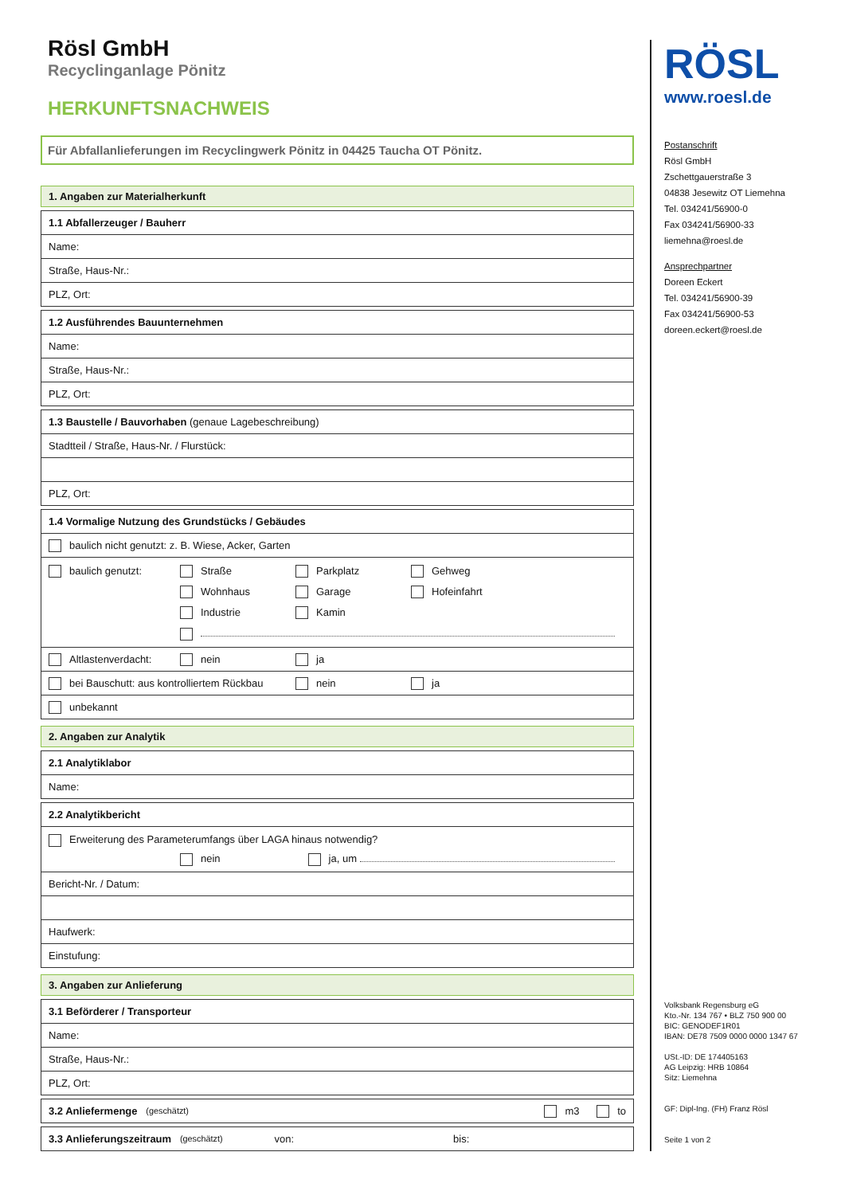Rösl GmbH
Recyclinganlage Pönitz
HERKUNFTSNACHWEIS
Für Abfallanlieferungen im Recyclingwerk Pönitz in 04425 Taucha OT Pönitz.
1. Angaben zur Materialherkunft
1.1 Abfallerzeuger / Bauherr
Name:
Straße, Haus-Nr.:
PLZ, Ort:
1.2 Ausführendes Bauunternehmen
Name:
Straße, Haus-Nr.:
PLZ, Ort:
1.3 Baustelle / Bauvorhaben (genaue Lagebeschreibung)
Stadtteil / Straße, Haus-Nr. / Flurstück:
PLZ, Ort:
1.4 Vormalige Nutzung des Grundstücks / Gebäudes
baulich nicht genutzt: z. B. Wiese, Acker, Garten
baulich genutzt: Straße Parkplatz Gehweg
Wohnhaus Garage Hofeinfahrt
Industrie Kamin
Altlastenverdacht: nein ja
bei Bauschutt: aus kontrolliertem Rückbau
nein ja
unbekannt
2. Angaben zur Analytik
2.1 Analytiklabor
Name:
2.2 Analytikbericht
Erweiterung des Parameterumfangs über LAGA hinaus notwendig?
nein ja, um
Bericht-Nr. / Datum:
Haufwerk:
Einstufung:
3. Angaben zur Anlieferung
3.1 Beförderer / Transporteur
Name:
Straße, Haus-Nr.:
PLZ, Ort:
3.2 Anliefermenge (geschätzt) m3 to
3.3 Anlieferungszeitraum (geschätzt) von: bis:
RÖSL
www.roesl.de
Postanschrift
Rösl GmbH
Zschettgauerstraße 3
04838 Jesewitz OT Liemehna
Tel. 034241/56900-0
Fax 034241/56900-33
liemehna@roesl.de
Ansprechpartner
Doreen Eckert
Tel. 034241/56900-39
Fax 034241/56900-53
doreen.eckert@roesl.de
Volksbank Regensburg eG
Kto.-Nr. 134 767 • BLZ 750 900 00
BIC: GENODEF1R01
IBAN: DE78 7509 0000 0000 1347 67
USt.-ID: DE 174405163
AG Leipzig: HRB 10864
Sitz: Liemehna
GF: Dipl-Ing. (FH) Franz Rösl
Seite 1 von 2